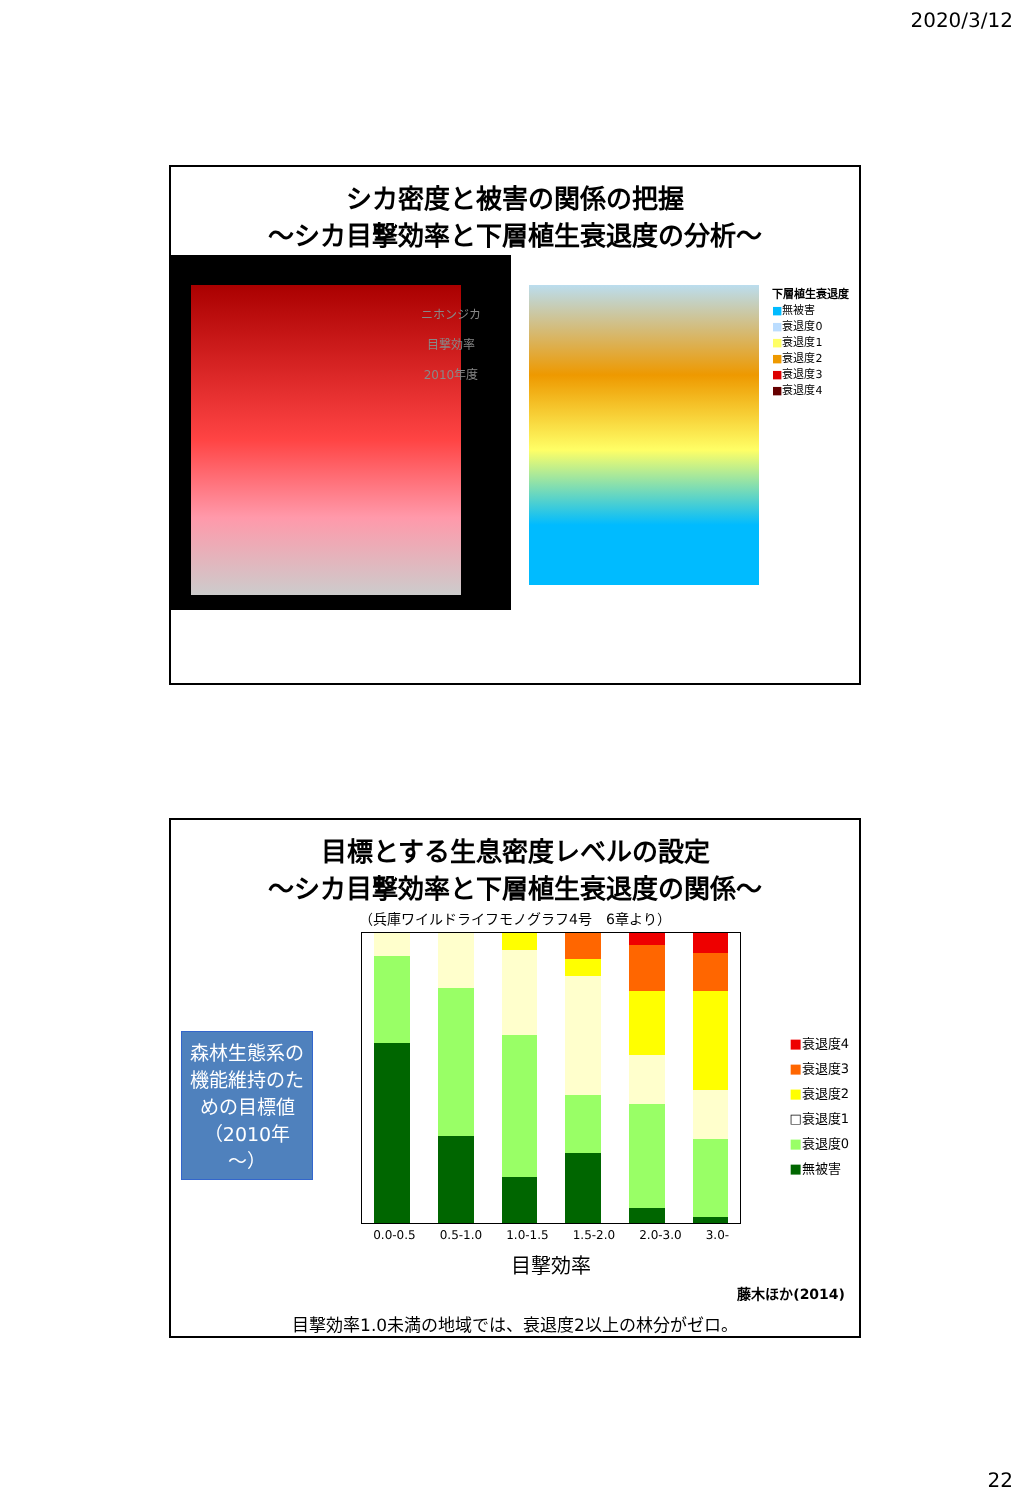2020/3/12
シカ密度と被害の関係の把握
～シカ目撃効率と下層植生衰退度の分析～
ニホンジカ
目撃効率
2010年度
下層植生衰退度
■無被害
■衰退度0
■衰退度1
■衰退度2
■衰退度3
■衰退度4
目標とする生息密度レベルの設定
～シカ目撃効率と下層植生衰退度の関係～
（兵庫ワイルドライフモノグラフ4号　6章より）
森林生態系の機能維持のための目標値（2010年～）
0.0-0.5 0.5-1.0 1.0-1.5 1.5-2.0 2.0-3.0 3.0-
目撃効率
■衰退度4
■衰退度3
■衰退度2
□衰退度1
■衰退度0
■無被害
藤木ほか(2014)
目撃効率1.0未満の地域では、衰退度2以上の林分がゼロ。
22